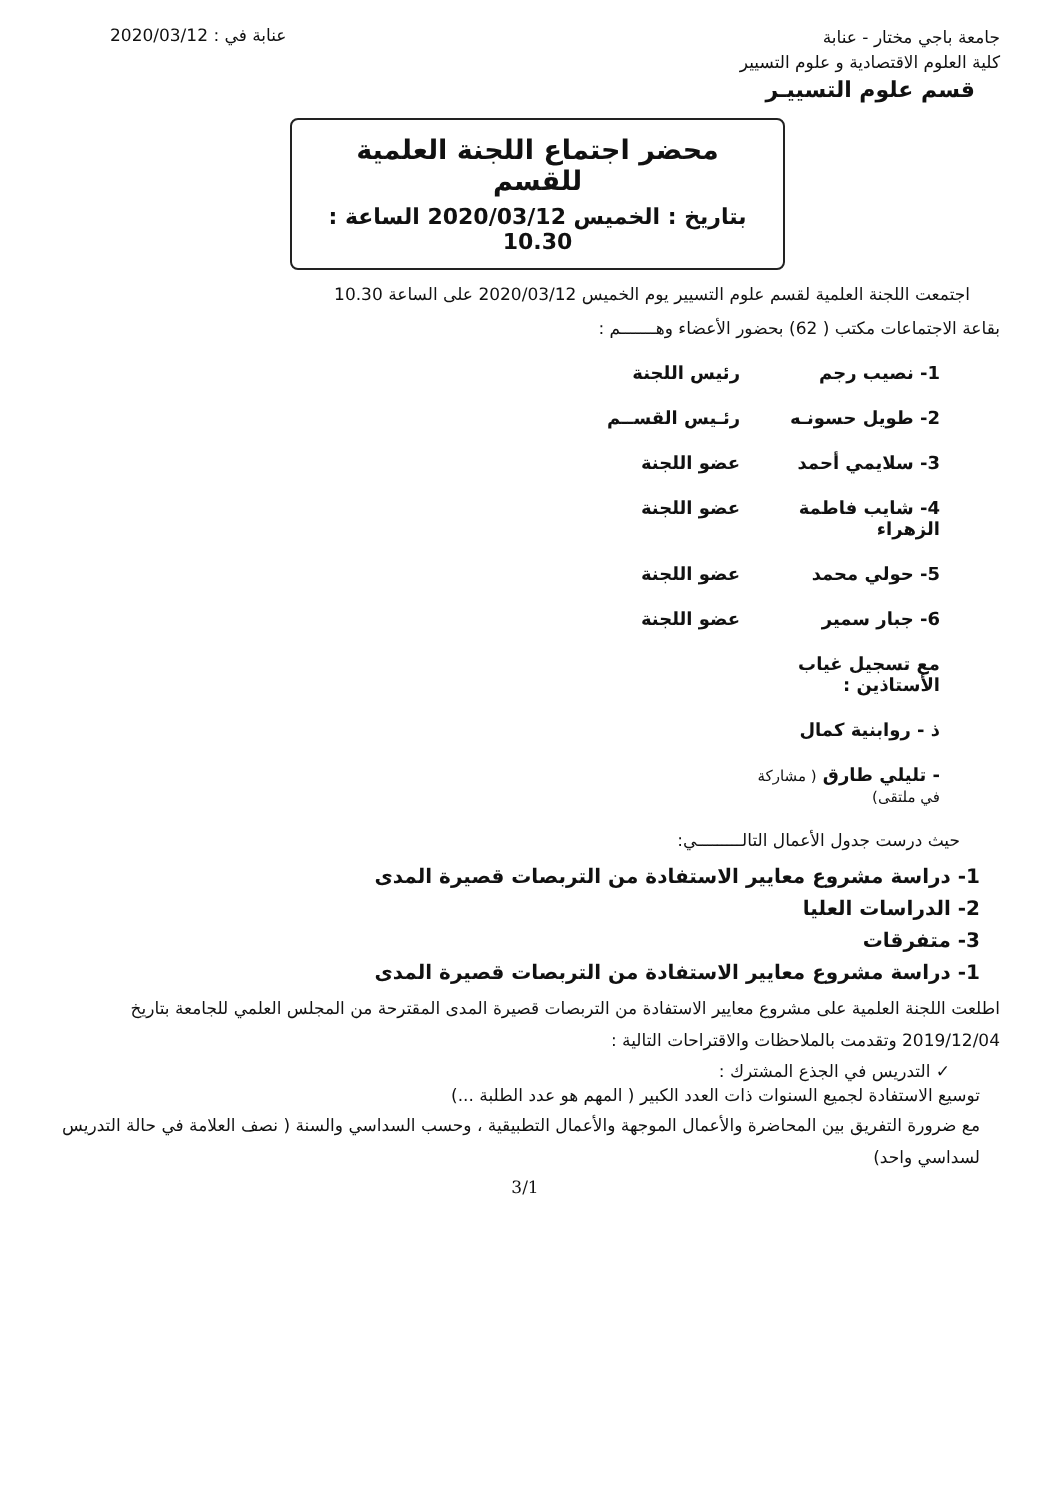جامعة باجي مختار - عنابة
كلية العلوم الاقتصادية و علوم التسيير
قسم علوم التسييـر
عنابة في : 2020/03/12
محضر اجتماع اللجنة العلمية للقسم
بتاريخ : الخميس 2020/03/12 الساعة : 10.30
اجتمعت اللجنة العلمية لقسم علوم التسيير يوم الخميس 2020/03/12 على الساعة 10.30
بقاعة الاجتماعات مكتب ( 62) بحضور الأعضاء وهـــــــم :
1- نصيب رجم رئيس اللجنة
2- طويل حسونـه رئـيس القســم
3- سلايمي أحمد عضو اللجنة
4- شايب فاطمة الزهراء عضو اللجنة
5- حولي محمد عضو اللجنة
6- جبار سمير عضو اللجنة
مع تسجيل غياب الأستاذين :
ذ - روابنية كمال
- تليلي طارق ( مشاركة في ملتقى)
حيث درست جدول الأعمال التالـــــــــي:
1- دراسة مشروع معايير الاستفادة من التربصات قصيرة المدى
2- الدراسات العليا
3- متفرقات
1- دراسة مشروع معايير الاستفادة من التربصات قصيرة المدى
اطلعت اللجنة العلمية على مشروع معايير الاستفادة من التربصات قصيرة المدى المقترحة من المجلس العلمي للجامعة بتاريخ 2019/12/04 وتقدمت بالملاحظات والاقتراحات التالية :
✓ التدريس في الجذع المشترك :
توسيع الاستفادة لجميع السنوات ذات العدد الكبير ( المهم هو عدد الطلبة ...)
مع ضرورة التفريق بين المحاضرة والأعمال الموجهة والأعمال التطبيقية ، وحسب السداسي والسنة ( نصف العلامة في حالة التدريس لسداسي واحد)
3/1